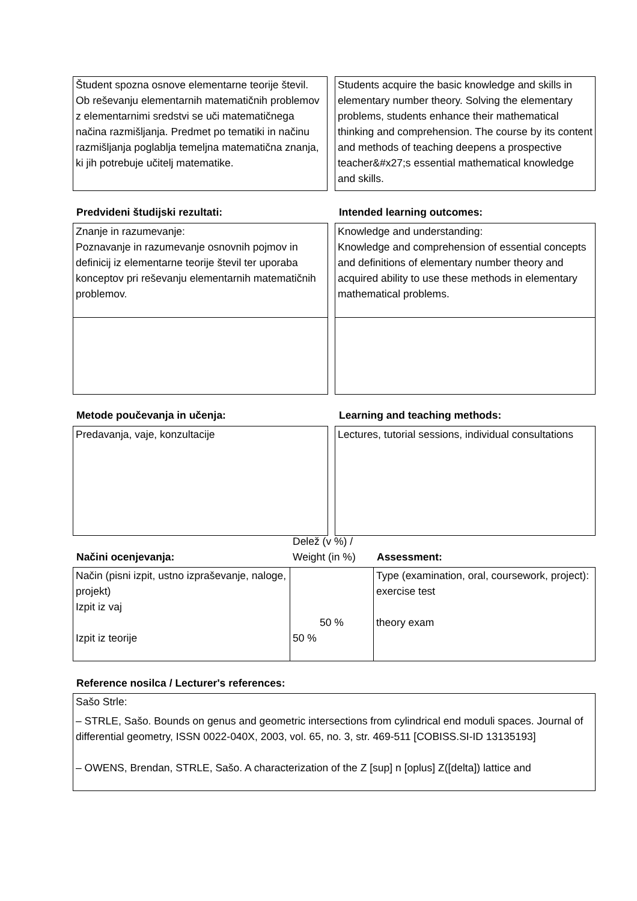Študent spozna osnove elementarne teorije števil. Ob reševanju elementarnih matematičnih problemov z elementarnimi sredstvi se uči matematičnega načina razmišljanja. Predmet po tematiki in načinu razmišljanja poglablja temeljna matematična znanja, ki jih potrebuje učitelj matematike.
Students acquire the basic knowledge and skills in elementary number theory. Solving the elementary problems, students enhance their mathematical thinking and comprehension. The course by its content and methods of teaching deepens a prospective teacher&#x27;s essential mathematical knowledge and skills.
Predvideni študijski rezultati:
Intended learning outcomes:
Znanje in razumevanje:
Poznavanje in razumevanje osnovnih pojmov in definicij iz elementarne teorije števil ter uporaba konceptov pri reševanju elementarnih matematičnih problemov.
Knowledge and understanding:
Knowledge and comprehension of essential concepts and definitions of elementary number theory and acquired ability to use these methods in elementary mathematical problems.
Metode poučevanja in učenja: Learning and teaching methods:
Predavanja, vaje, konzultacije Lectures, tutorial sessions, individual consultations
Načini ocenjevanja:
Delež (v %) /
Weight (in %)
Assessment:
| Način (pisni izpit, ustno izpraševanje, naloge, projekt) Izpit iz vaj Izpit iz teorije | 50 % 50 % | Type (examination, oral, coursework, project): exercise test theory exam |
Reference nosilca / Lecturer's references:
Sašo Strle:
– STRLE, Sašo. Bounds on genus and geometric intersections from cylindrical end moduli spaces. Journal of differential geometry, ISSN 0022-040X, 2003, vol. 65, no. 3, str. 469-511 [COBISS.SI-ID 13135193]
– OWENS, Brendan, STRLE, Sašo. A characterization of the Z [sup] n [oplus] Z([delta]) lattice and